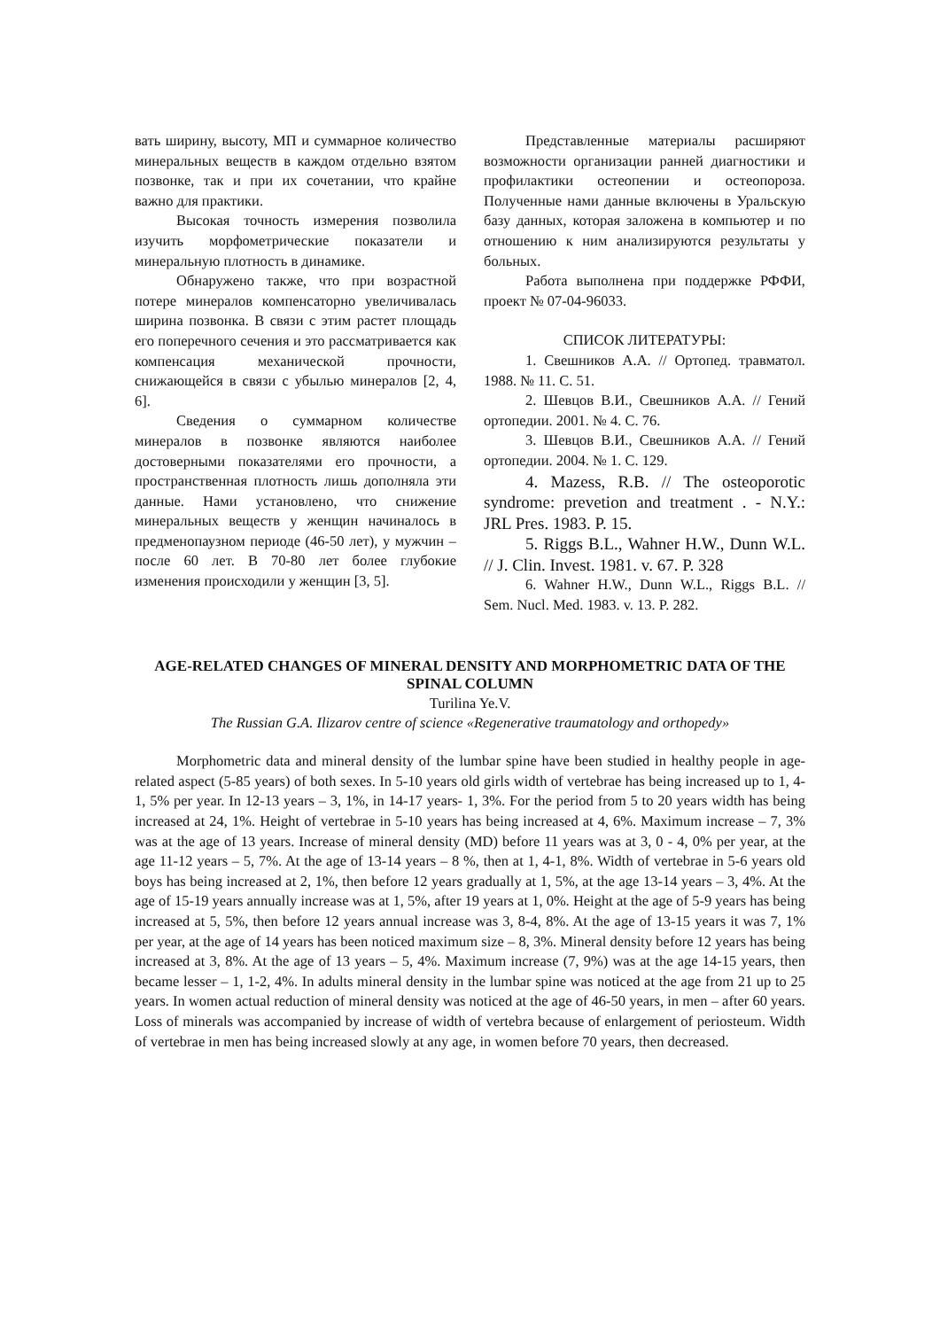вать ширину, высоту, МП и суммарное количество минеральных веществ в каждом отдельно взятом позвонке, так и при их сочетании, что крайне важно для практики.
Высокая точность измерения позволила изучить морфометрические показатели и минеральную плотность в динамике.
Обнаружено также, что при возрастной потере минералов компенсаторно увеличивалась ширина позвонка. В связи с этим растет площадь его поперечного сечения и это рассматривается как компенсация механической прочности, снижающейся в связи с убылью минералов [2, 4, 6].
Сведения о суммарном количестве минералов в позвонке являются наиболее достоверными показателями его прочности, а пространственная плотность лишь дополняла эти данные. Нами установлено, что снижение минеральных веществ у женщин начиналось в предменопаузном периоде (46-50 лет), у мужчин – после 60 лет. В 70-80 лет более глубокие изменения происходили у женщин [3, 5].
Представленные материалы расширяют возможности организации ранней диагностики и профилактики остеопении и остеопороза. Полученные нами данные включены в Уральскую базу данных, которая заложена в компьютер и по отношению к ним анализируются результаты у больных.
Работа выполнена при поддержке РФФИ, проект № 07-04-96033.
СПИСОК ЛИТЕРАТУРЫ:
1. Свешников А.А. // Ортопед. травматол. 1988. № 11. С. 51.
2. Шевцов В.И., Свешников А.А. // Гений ортопедии. 2001. № 4. С. 76.
3. Шевцов В.И., Свешников А.А. // Гений ортопедии. 2004. № 1. С. 129.
4. Mazess, R.B. // The osteoporotic syndrome: prevetion and treatment . - N.Y.: JRL Pres. 1983. P. 15.
5. Riggs B.L., Wahner H.W., Dunn W.L. // J. Clin. Invest. 1981. v. 67. P. 328
6. Wahner H.W., Dunn W.L., Riggs B.L. // Sem. Nucl. Med. 1983. v. 13. P. 282.
AGE-RELATED CHANGES OF MINERAL DENSITY AND MORPHOMETRIC DATA OF THE SPINAL COLUMN
Turilina Ye.V.
The Russian G.A. Ilizarov centre of science «Regenerative traumatology and orthopedy»
Morphometric data and mineral density of the lumbar spine have been studied in healthy people in age-related aspect (5-85 years) of both sexes. In 5-10 years old girls width of vertebrae has being increased up to 1, 4-1, 5% per year. In 12-13 years – 3, 1%, in 14-17 years- 1, 3%. For the period from 5 to 20 years width has being increased at 24, 1%. Height of vertebrae in 5-10 years has being increased at 4, 6%. Maximum increase – 7, 3% was at the age of 13 years. Increase of mineral density (MD) before 11 years was at 3, 0 - 4, 0% per year, at the age 11-12 years – 5, 7%. At the age of 13-14 years – 8 %, then at 1, 4-1, 8%. Width of vertebrae in 5-6 years old boys has being increased at 2, 1%, then before 12 years gradually at 1, 5%, at the age 13-14 years – 3, 4%. At the age of 15-19 years annually increase was at 1, 5%, after 19 years at 1, 0%. Height at the age of 5-9 years has being increased at 5, 5%, then before 12 years annual increase was 3, 8-4, 8%. At the age of 13-15 years it was 7, 1% per year, at the age of 14 years has been noticed maximum size – 8, 3%. Mineral density before 12 years has being increased at 3, 8%. At the age of 13 years – 5, 4%. Maximum increase (7, 9%) was at the age 14-15 years, then became lesser – 1, 1-2, 4%. In adults mineral density in the lumbar spine was noticed at the age from 21 up to 25 years. In women actual reduction of mineral density was noticed at the age of 46-50 years, in men – after 60 years. Loss of minerals was accompanied by increase of width of vertebra because of enlargement of periosteum. Width of vertebrae in men has being increased slowly at any age, in women before 70 years, then decreased.